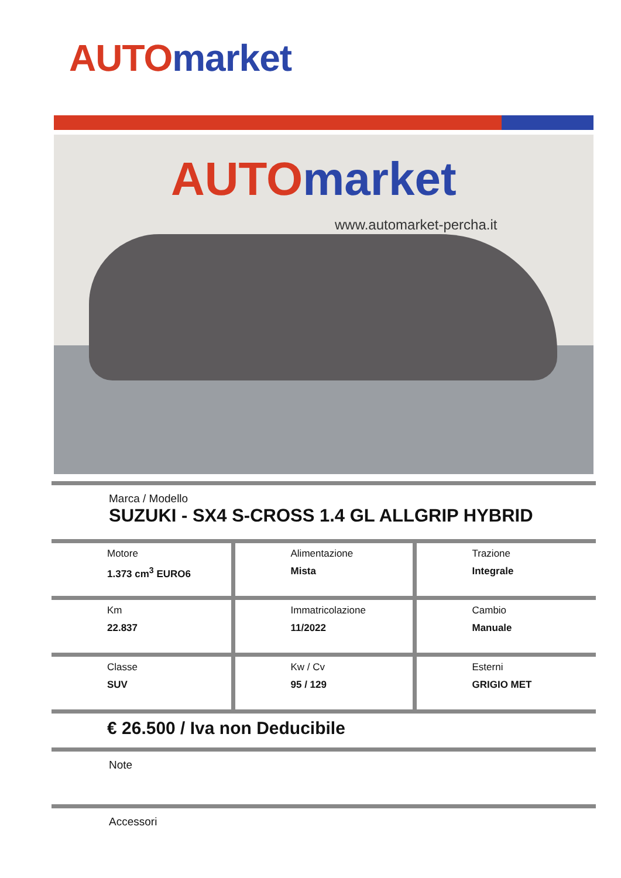AUTO market
AUTO market
www.automarket-percha.it
Marca / Modello
SUZUKI - SX4 S-CROSS 1.4 GL ALLGRIP HYBRID
| Motore 1.373 cm<sup>3</sup> EURO6 | Alimentazione Mista | Trazione Integrale |
| Km 22.837 | Immatricolazione 11/2022 | Cambio Manuale |
| Classe SUV | Kw / Cv 95 / 129 | Esterni GRIGIO MET |
€ 26.500 / Iva non Deducibile
Note
Accessori